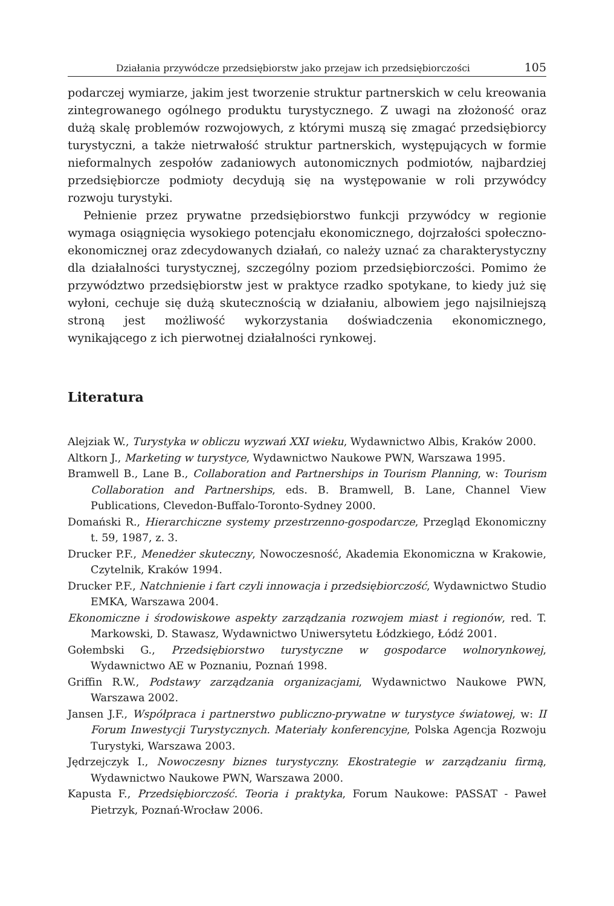Działania przywódcze przedsiębiorstw jako przejaw ich przedsiębiorczości 105
podarczej wymiarze, jakim jest tworzenie struktur partnerskich w celu kreowania zintegrowanego ogólnego produktu turystycznego. Z uwagi na złożoność oraz dużą skalę problemów rozwojowych, z którymi muszą się zmagać przedsiębiorcy turystyczni, a także nietrwałość struktur partnerskich, występujących w formie nieformalnych zespołów zadaniowych autonomicznych podmiotów, najbardziej przedsiębiorcze podmioty decydują się na występowanie w roli przywódcy rozwoju turystyki.
Pełnienie przez prywatne przedsiębiorstwo funkcji przywódcy w regionie wymaga osiągnięcia wysokiego potencjału ekonomicznego, dojrzałości społeczno-ekonomicznej oraz zdecydowanych działań, co należy uznać za charakterystyczny dla działalności turystycznej, szczególny poziom przedsiębiorczości. Pomimo że przywództwo przedsiębiorstw jest w praktyce rzadko spotykane, to kiedy już się wyłoni, cechuje się dużą skutecznością w działaniu, albowiem jego najsilniejszą stroną jest możliwość wykorzystania doświadczenia ekonomicznego, wynikającego z ich pierwotnej działalności rynkowej.
Literatura
Alejziak W., Turystyka w obliczu wyzwań XXI wieku, Wydawnictwo Albis, Kraków 2000.
Altkorn J., Marketing w turystyce, Wydawnictwo Naukowe PWN, Warszawa 1995.
Bramwell B., Lane B., Collaboration and Partnerships in Tourism Planning, w: Tourism Collaboration and Partnerships, eds. B. Bramwell, B. Lane, Channel View Publications, Clevedon-Buffalo-Toronto-Sydney 2000.
Domański R., Hierarchiczne systemy przestrzenno-gospodarcze, Przegląd Ekonomiczny t. 59, 1987, z. 3.
Drucker P.F., Menedżer skuteczny, Nowoczesność, Akademia Ekonomiczna w Krakowie, Czytelnik, Kraków 1994.
Drucker P.F., Natchnienie i fart czyli innowacja i przedsiębiorczość, Wydawnictwo Studio EMKA, Warszawa 2004.
Ekonomiczne i środowiskowe aspekty zarządzania rozwojem miast i regionów, red. T. Markowski, D. Stawasz, Wydawnictwo Uniwersytetu Łódzkiego, Łódź 2001.
Gołembski G., Przedsiębiorstwo turystyczne w gospodarce wolnorynkowej, Wydawnictwo AE w Poznaniu, Poznań 1998.
Griffin R.W., Podstawy zarządzania organizacjami, Wydawnictwo Naukowe PWN, Warszawa 2002.
Jansen J.F., Współpraca i partnerstwo publiczno-prywatne w turystyce światowej, w: II Forum Inwestycji Turystycznych. Materiały konferencyjne, Polska Agencja Rozwoju Turystyki, Warszawa 2003.
Jędrzejczyk I., Nowoczesny biznes turystyczny. Ekostrategie w zarządzaniu firmą, Wydawnictwo Naukowe PWN, Warszawa 2000.
Kapusta F., Przedsiębiorczość. Teoria i praktyka, Forum Naukowe: PASSAT - Paweł Pietrzyk, Poznań-Wrocław 2006.